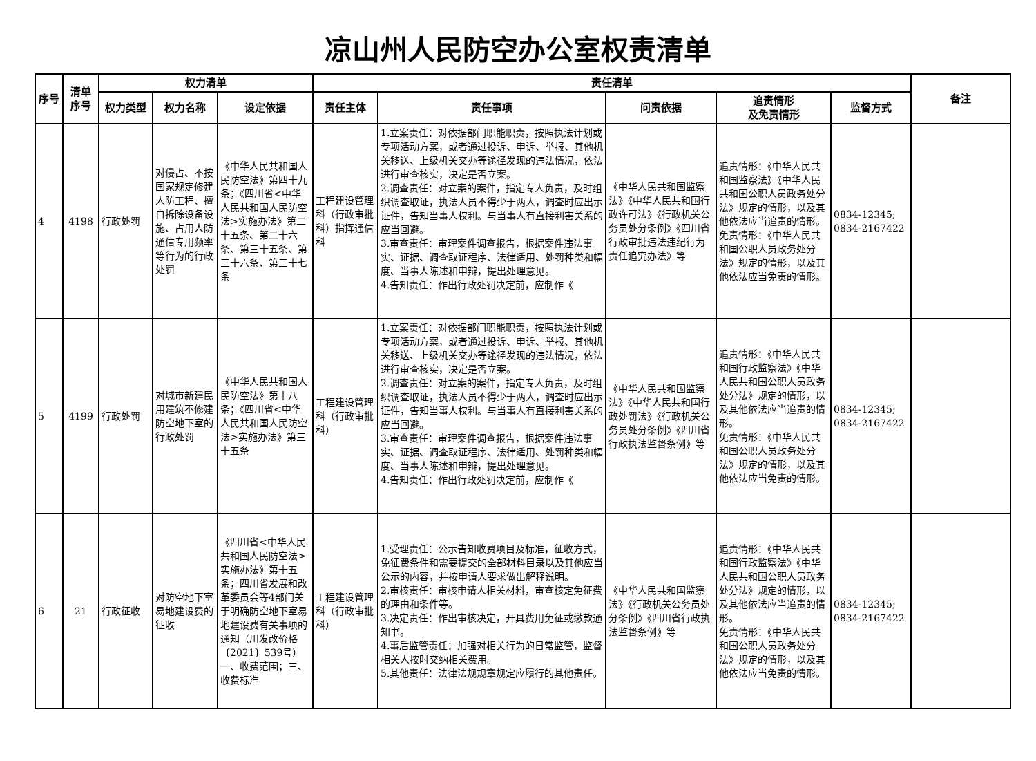凉山州人民防空办公室权责清单
| 序号 | 清单序号 | 权力清单 | | | 责任清单 | | | | | 备注 |
| --- | --- | --- | --- | --- | --- | --- | --- | --- | --- | --- |
| | | 权力类型 | 权力名称 | 设定依据 | 责任主体 | 责任事项 | 问责依据 | 追责情形 及免责情形 | 监督方式 | |
| 4 | 4198 | 行政处罚 | 对侵占、不按国家规定修建人防工程、擅自拆除设备设施、占用人防通信专用频率等行为的行政处罚 | 《中华人民共和国人民防空法》第四十九条；《四川省<中华人民共和国人民防空法>实施办法》第二十五条、第二十六条、第三十五条、第三十六条、第三十七条 | 工程建设管理科（行政审批科）指挥通信科 | 1.立案责任：对依据部门职能职责，按照执法计划或专项活动方案，或者通过投诉、申诉、举报、其他机关移送、上级机关交办等途径发现的违法情况，依法进行审查核实，决定是否立案。 2.调查责任：对立案的案件，指定专人负责，及时组织调查取证，执法人员不得少于两人，调查时应出示证件，告知当事人权利。与当事人有直接利害关系的应当回避。 3.审查责任：审理案件调查报告，根据案件违法事实、证据、调查取证程序、法律适用、处罚种类和幅度、当事人陈述和申辩，提出处理意见。 4.告知责任：作出行政处罚决定前，应制作《 | 《中华人民共和国监察法》《中华人民共和国行政许可法》《行政机关公务员处分条例》《四川省行政审批违法违纪行为责任追究办法》等 | 追责情形：《中华人民共和国监察法》《中华人民共和国公职人员政务处分法》规定的情形，以及其他依法应当追责的情形。 免责情形：《中华人民共和国公职人员政务处分法》规定的情形，以及其他依法应当免责的情形。 | 0834-12345; 0834-2167422 | |
| 5 | 4199 | 行政处罚 | 对城市新建民用建筑不修建防空地下室的行政处罚 | 《中华人民共和国人民防空法》第十八条；《四川省<中华人民共和国人民防空法>实施办法》第三十五条 | 工程建设管理科（行政审批科） | 1.立案责任：对依据部门职能职责，按照执法计划或专项活动方案，或者通过投诉、申诉、举报、其他机关移送、上级机关交办等途径发现的违法情况，依法进行审查核实，决定是否立案。 2.调查责任：对立案的案件，指定专人负责，及时组织调查取证，执法人员不得少于两人，调查时应出示证件，告知当事人权利。与当事人有直接利害关系的应当回避。 3.审查责任：审理案件调查报告，根据案件违法事实、证据、调查取证程序、法律适用、处罚种类和幅度、当事人陈述和申辩，提出处理意见。 4.告知责任：作出行政处罚决定前，应制作《 | 《中华人民共和国监察法》《中华人民共和国行政处罚法》《行政机关公务员处分条例》《四川省行政执法监督条例》等 | 追责情形：《中华人民共和国行政监察法》《中华人民共和国公职人员政务处分法》规定的情形，以及其他依法应当追责的情形。 免责情形：《中华人民共和国公职人员政务处分法》规定的情形，以及其他依法应当免责的情形。 | 0834-12345; 0834-2167422 | |
| 6 | 21 | 行政征收 | 对防空地下室易地建设费的征收 | 《四川省<中华人民共和国人民防空法>实施办法》第十五条；四川省发展和改革委员会等4部门关于明确防空地下室易地建设费有关事项的通知（川发改价格〔2021〕539号）一、收费范围；三、收费标准 | 工程建设管理科（行政审批科） | 1.受理责任：公示告知收费项目及标准，征收方式，免征费条件和需要提交的全部材料目录以及其他应当公示的内容，并按申请人要求做出解释说明。 2.审核责任：审核申请人相关材料，审查核定免征费的理由和条件等。 3.决定责任：作出审核决定，开具费用免征或缴款通知书。 4.事后监管责任：加强对相关行为的日常监管，监督相关人按时交纳相关费用。 5.其他责任：法律法规规章规定应履行的其他责任。 | 《中华人民共和国监察法》《行政机关公务员处分条例》《四川省行政执法监督条例》等 | 追责情形：《中华人民共和国行政监察法》《中华人民共和国公职人员政务处分法》规定的情形，以及其他依法应当追责的情形。 免责情形：《中华人民共和国公职人员政务处分法》规定的情形，以及其他依法应当免责的情形。 | 0834-12345; 0834-2167422 | |